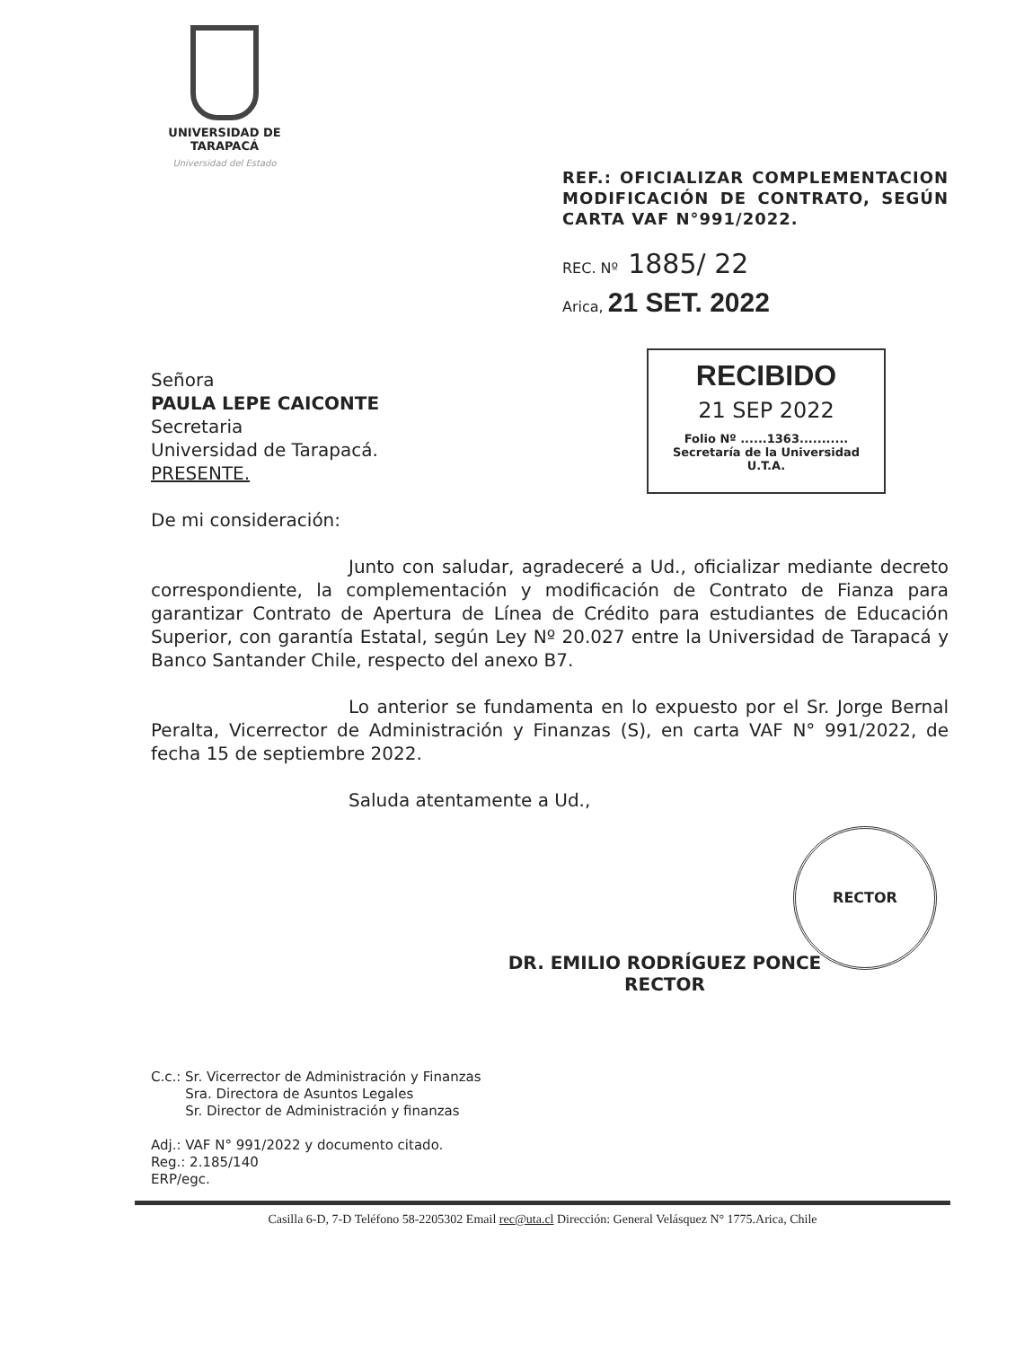UNIVERSIDAD DE TARAPACÁ
Universidad del Estado
REF.: OFICIALIZAR COMPLEMENTACION MODIFICACIÓN DE CONTRATO, SEGÚN CARTA VAF N°991/2022.
REC. Nº 1885/ 22
Arica, 21 SET. 2022
RECIBIDO
21 SEP 2022
Folio Nº ......1363...........
Secretaría de la Universidad
U.T.A.
Señora
PAULA LEPE CAICONTE
Secretaria
Universidad de Tarapacá.
PRESENTE.
De mi consideración:
Junto con saludar, agradeceré a Ud., oficializar mediante decreto correspondiente, la complementación y modificación de Contrato de Fianza para garantizar Contrato de Apertura de Línea de Crédito para estudiantes de Educación Superior, con garantía Estatal, según Ley Nº 20.027 entre la Universidad de Tarapacá y Banco Santander Chile, respecto del anexo B7.
Lo anterior se fundamenta en lo expuesto por el Sr. Jorge Bernal Peralta, Vicerrector de Administración y Finanzas (S), en carta VAF N° 991/2022, de fecha 15 de septiembre 2022.
Saluda atentamente a Ud.,
RECTOR
DR. EMILIO RODRÍGUEZ PONCE
RECTOR
C.c.: Sr. Vicerrector de Administración y Finanzas
Sra. Directora de Asuntos Legales
Sr. Director de Administración y finanzas
Adj.: VAF N° 991/2022 y documento citado.
Reg.: 2.185/140
ERP/egc.
Casilla 6-D, 7-D Teléfono 58-2205302 Email rec@uta.cl Dirección: General Velásquez N° 1775.Arica, Chile